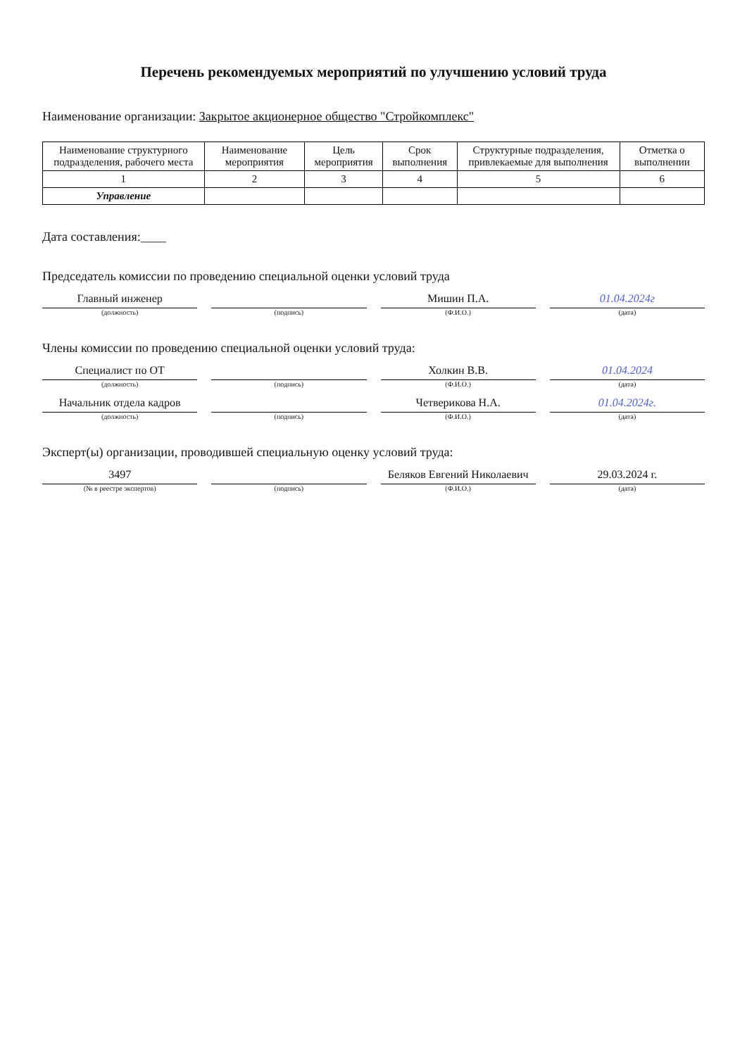Перечень рекомендуемых мероприятий по улучшению условий труда
Наименование организации: Закрытое акционерное общество "Стройкомплекс"
| Наименование структурного подразделения, рабочего места | Наименование мероприятия | Цель мероприятия | Срок выполнения | Структурные подразделения, привлекаемые для выполнения | Отметка о выполнении |
| --- | --- | --- | --- | --- | --- |
| 1 | 2 | 3 | 4 | 5 | 6 |
| Управление | | | | | |
Дата составления:____
Председатель комиссии по проведению специальной оценки условий труда
Главный инженер
(должность)
(подпись)
Мишин П.А.
(Ф.И.О.)
01.04.2024г
(дата)
Члены комиссии по проведению специальной оценки условий труда:
Специалист по ОТ
(должность)
(подпись)
Холкин В.В.
(Ф.И.О.)
01.04.2024
(дата)
Начальник отдела кадров
(должность)
(подпись)
Четверикова Н.А.
(Ф.И.О.)
01.04.2024г.
(дата)
Эксперт(ы) организации, проводившей специальную оценку условий труда:
3497
(№ в реестре экспертов)
(подпись)
Беляков Евгений Николаевич
(Ф.И.О.)
29.03.2024 г.
(дата)